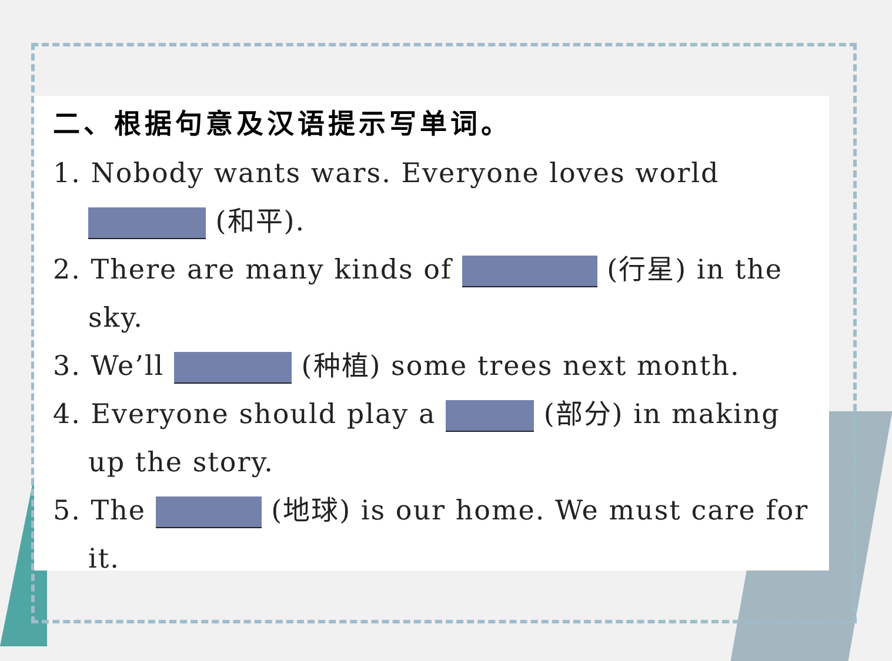二、根据句意及汉语提示写单词。
1. Nobody wants wars. Everyone loves world (和平).
2. There are many kinds of (行星) in the sky.
3. We’ll (种植) some trees next month.
4. Everyone should play a (部分) in making up the story.
5. The (地球) is our home. We must care for it.